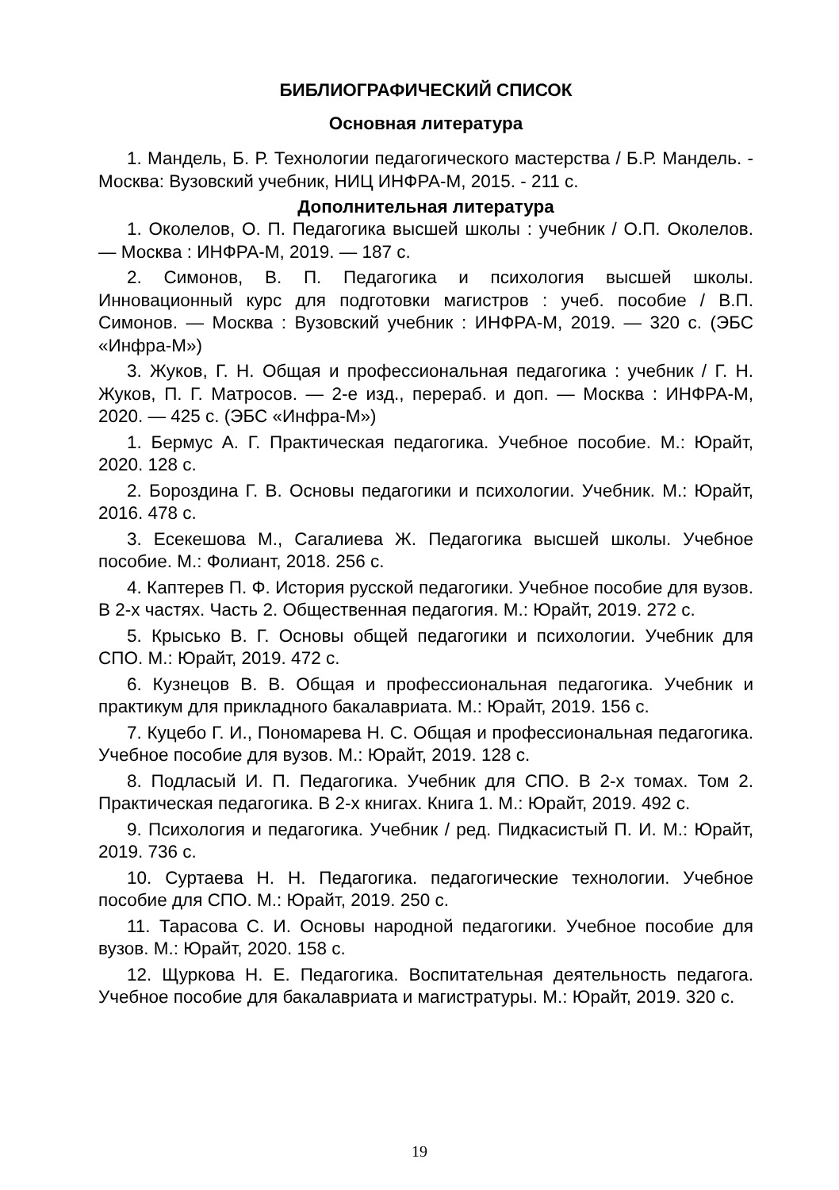БИБЛИОГРАФИЧЕСКИЙ СПИСОК
Основная литература
1. Мандель, Б. Р. Технологии педагогического мастерства / Б.Р. Мандель. - Москва: Вузовский учебник, НИЦ ИНФРА-М, 2015. - 211 с.
Дополнительная литература
1. Околелов, О. П. Педагогика высшей школы : учебник / О.П. Околелов. — Москва : ИНФРА-М, 2019. — 187 с.
2. Симонов, В. П. Педагогика и психология высшей школы. Инновационный курс для подготовки магистров : учеб. пособие / В.П. Симонов. — Москва : Вузовский учебник : ИНФРА-М, 2019. — 320 с. (ЭБС «Инфра-М»)
3. Жуков, Г. Н. Общая и профессиональная педагогика : учебник / Г. Н. Жуков, П. Г. Матросов. — 2-е изд., перераб. и доп. — Москва : ИНФРА-М, 2020. — 425 с. (ЭБС «Инфра-М»)
1. Бермус А. Г. Практическая педагогика. Учебное пособие. М.: Юрайт, 2020. 128 с.
2. Бороздина Г. В. Основы педагогики и психологии. Учебник. М.: Юрайт, 2016. 478 с.
3. Есекешова М., Сагалиева Ж. Педагогика высшей школы. Учебное пособие. М.: Фолиант, 2018. 256 с.
4. Каптерев П. Ф. История русской педагогики. Учебное пособие для вузов. В 2-х частях. Часть 2. Общественная педагогия. М.: Юрайт, 2019. 272 с.
5. Крысько В. Г. Основы общей педагогики и психологии. Учебник для СПО. М.: Юрайт, 2019. 472 с.
6. Кузнецов В. В. Общая и профессиональная педагогика. Учебник и практикум для прикладного бакалавриата. М.: Юрайт, 2019. 156 с.
7. Куцебо Г. И., Пономарева Н. С. Общая и профессиональная педагогика. Учебное пособие для вузов. М.: Юрайт, 2019. 128 с.
8. Подласый И. П. Педагогика. Учебник для СПО. В 2-х томах. Том 2. Практическая педагогика. В 2-х книгах. Книга 1. М.: Юрайт, 2019. 492 с.
9. Психология и педагогика. Учебник / ред. Пидкасистый П. И. М.: Юрайт, 2019. 736 с.
10. Суртаева Н. Н. Педагогика. педагогические технологии. Учебное пособие для СПО. М.: Юрайт, 2019. 250 с.
11. Тарасова С. И. Основы народной педагогики. Учебное пособие для вузов. М.: Юрайт, 2020. 158 с.
12. Щуркова Н. Е. Педагогика. Воспитательная деятельность педагога. Учебное пособие для бакалавриата и магистратуры. М.: Юрайт, 2019. 320 с.
19